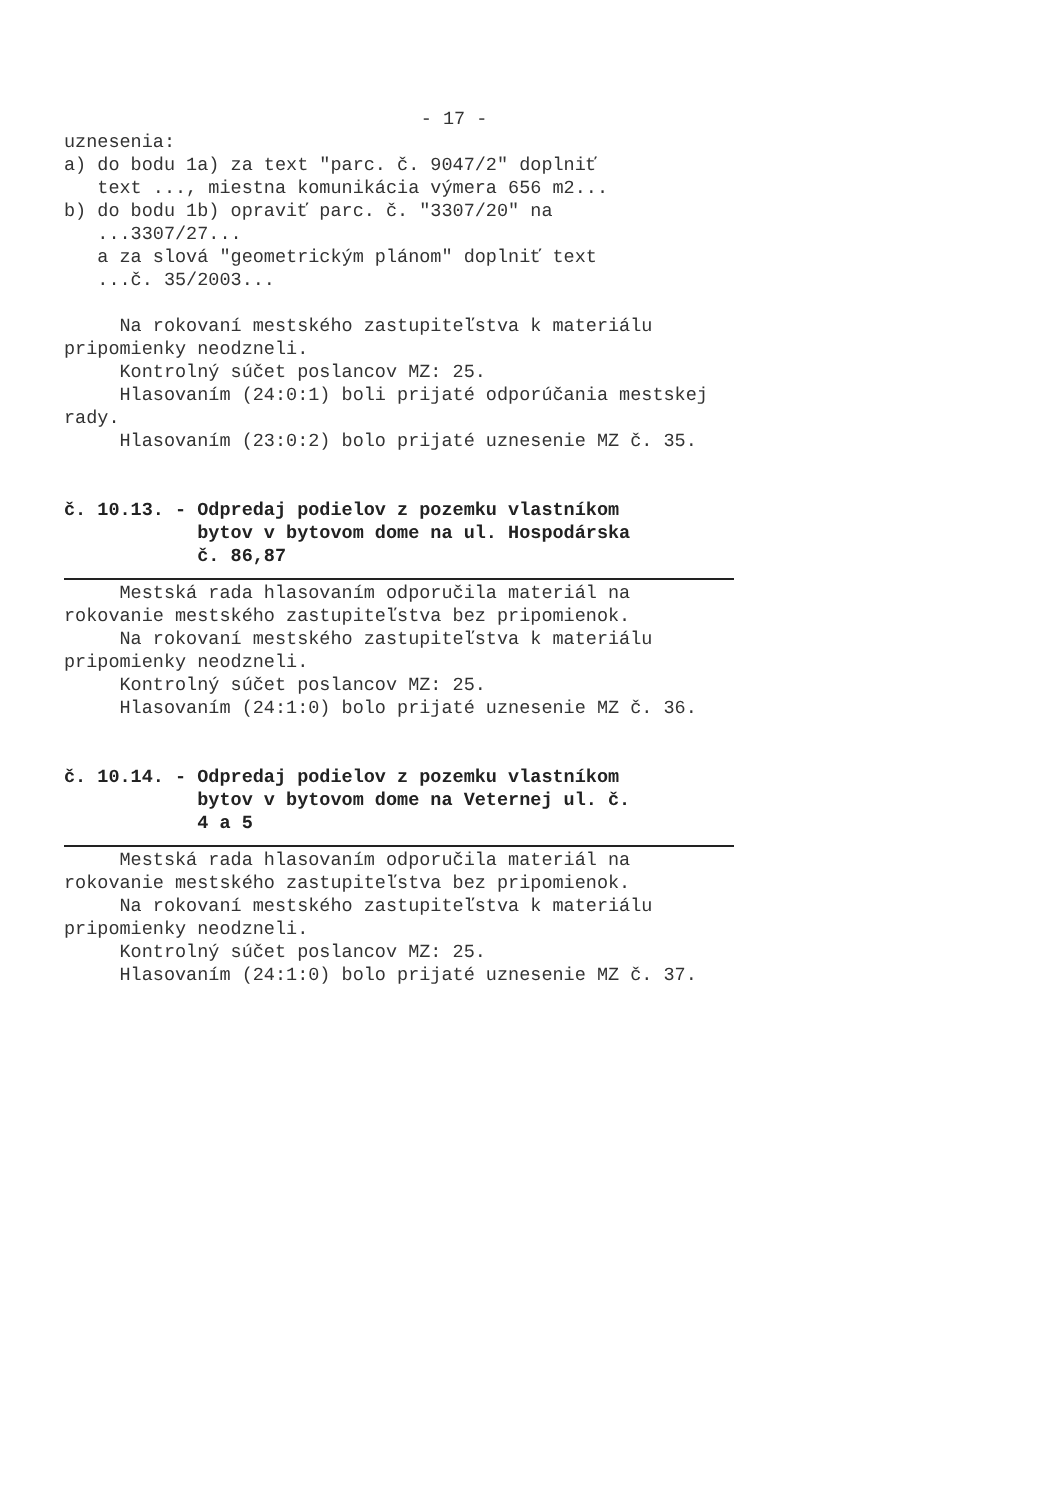- 17 -
uznesenia:
a) do bodu 1a) za text "parc. č. 9047/2" doplniť
text ..., miestna komunikácia výmera 656 m2...
b) do bodu 1b) opraviť parc. č. "3307/20" na
...3307/27...
a za slová "geometrickým plánom" doplniť text
...č. 35/2003...
Na rokovaní mestského zastupiteľstva k materiálu
pripomienky neodzneli.
Kontrolný súčet poslancov MZ: 25.
Hlasovaním (24:0:1) boli prijaté odporúčania mestskej
rady.
Hlasovaním (23:0:2) bolo prijaté uznesenie MZ č. 35.
č. 10.13. - Odpredaj podielov z pozemku vlastníkom bytov v bytovom dome na ul. Hospodárska č. 86,87
Mestská rada hlasovaním odporučila materiál na
rokovanie mestského zastupiteľstva bez pripomienok.
Na rokovaní mestského zastupiteľstva k materiálu
pripomienky neodzneli.
Kontrolný súčet poslancov MZ: 25.
Hlasovaním (24:1:0) bolo prijaté uznesenie MZ č. 36.
č. 10.14. - Odpredaj podielov z pozemku vlastníkom bytov v bytovom dome na Veternej ul. č. 4 a 5
Mestská rada hlasovaním odporučila materiál na
rokovanie mestského zastupiteľstva bez pripomienok.
Na rokovaní mestského zastupiteľstva k materiálu
pripomienky neodzneli.
Kontrolný súčet poslancov MZ: 25.
Hlasovaním (24:1:0) bolo prijaté uznesenie MZ č. 37.